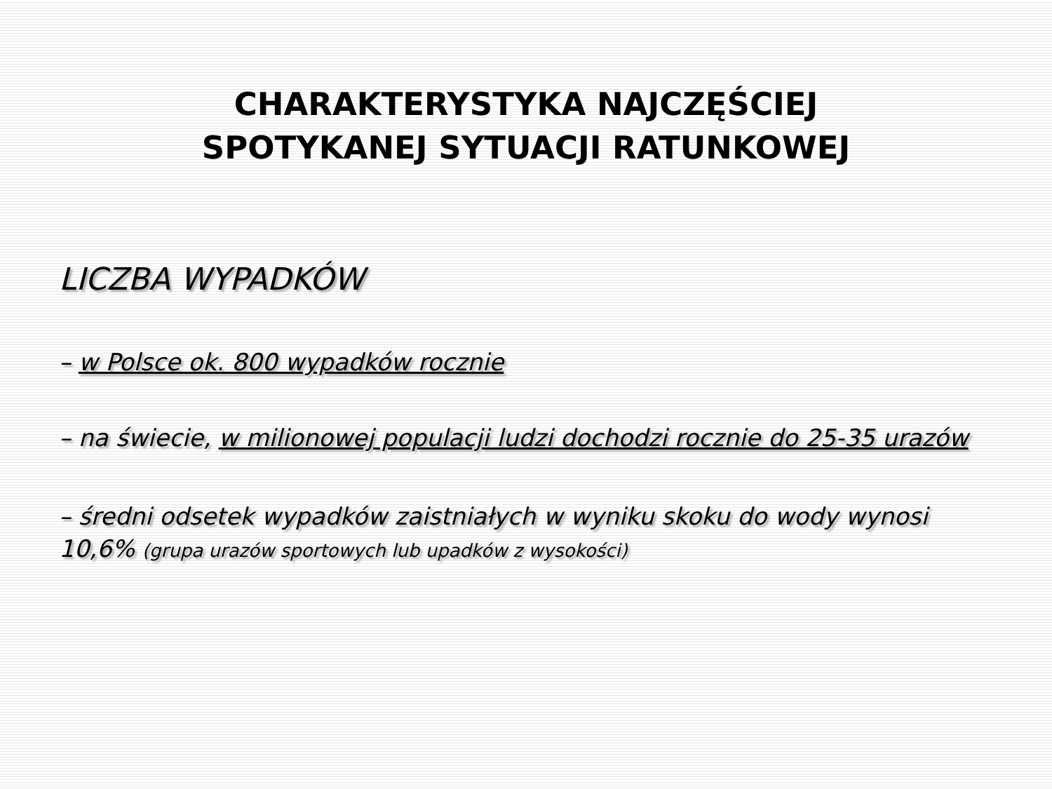CHARAKTERYSTYKA NAJCZĘŚCIEJ
SPOTYKANEJ SYTUACJI RATUNKOWEJ
LICZBA WYPADKÓW
– w Polsce ok. 800 wypadków rocznie
– na świecie, w milionowej populacji ludzi dochodzi rocznie do 25-35 urazów
– średni odsetek wypadków zaistniałych w wyniku skoku do wody wynosi 10,6% (grupa urazów sportowych lub upadków z wysokości)